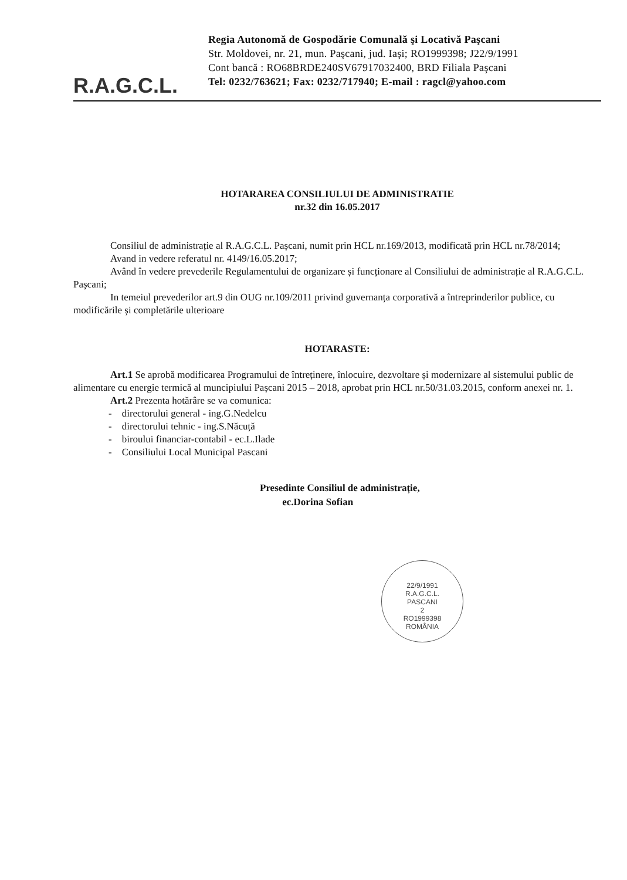R.A.G.C.L.
Regia Autonomă de Gospodărie Comunală şi Locativă Paşcani
Str. Moldovei, nr. 21, mun. Paşcani, jud. Iaşi; RO1999398; J22/9/1991
Cont bancă : RO68BRDE240SV67917032400, BRD Filiala Paşcani
Tel: 0232/763621; Fax: 0232/717940; E-mail : ragcl@yahoo.com
HOTARAREA CONSILIULUI DE ADMINISTRATIE
nr.32 din 16.05.2017
Consiliul de administrație al R.A.G.C.L. Pașcani, numit prin HCL nr.169/2013, modificată prin HCL nr.78/2014;
Avand in vedere referatul nr. 4149/16.05.2017;
Având în vedere prevederile Regulamentului de organizare și funcționare al Consiliului de administrație al R.A.G.C.L. Pașcani;
In temeiul prevederilor art.9 din OUG nr.109/2011 privind guvernanța corporativă a întreprinderilor publice, cu modificările și completările ulterioare
HOTARASTE:
Art.1 Se aprobă modificarea Programului de întreținere, înlocuire, dezvoltare și modernizare al sistemului public de alimentare cu energie termică al muncipiului Pașcani 2015 – 2018, aprobat prin HCL nr.50/31.03.2015, conform anexei nr. 1.
Art.2 Prezenta hotărâre se va comunica:
- directorului general - ing.G.Nedelcu
- directorului tehnic - ing.S.Năcuță
- biroului financiar-contabil - ec.L.Ilade
- Consiliului Local Municipal Pascani
Presedinte Consiliul de administrație,
ec.Dorina Sofian
22/9/1991
R.A.G.C.L.
PASCANI
2
RO1999398
ROMÂNIA